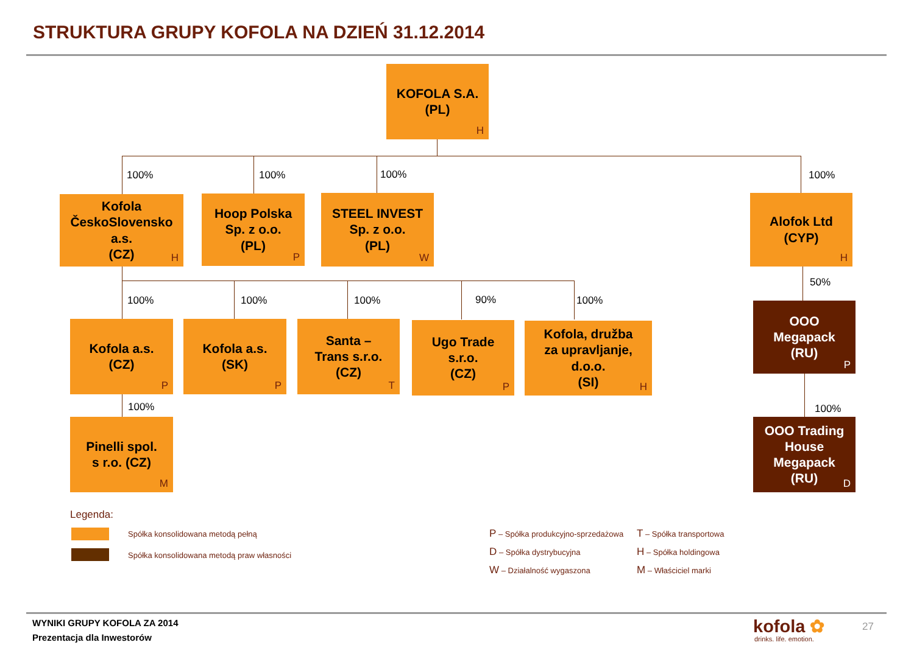STRUKTURA GRUPY KOFOLA NA DZIEŃ 31.12.2014
KOFOLA S.A.
(PL)
H
100% 100% 100% 100%
Kofola
ČeskoSlovensko
a.s.
(CZ)
H
Hoop Polska
Sp. z o.o.
(PL)
P
STEEL INVEST
Sp. z o.o.
(PL)
W
Alofok Ltd
(CYP)
H
100% 100% 100% 90% 100%
50%
Kofola a.s.
(CZ)
P
Kofola a.s.
(SK)
P
Santa –
Trans s.r.o.
(CZ)
T
Ugo Trade
s.r.o.
(CZ)
P
Kofola, družba
za upravljanje,
d.o.o.
(SI)
H
OOO
Megapack
(RU)
P
100% 100%
Pinelli spol.
s r.o. (CZ)
M
OOO Trading
House
Megapack
(RU)
D
Legenda:
Spółka konsolidowana metodą pełną
Spółka konsolidowana metodą praw własności
P – Spółka produkcyjno-sprzedażowa
D – Spółka dystrybucyjna
W – Działalność wygaszona
T – Spółka transportowa
H – Spółka holdingowa
M – Właściciel marki
WYNIKI GRUPY KOFOLA ZA 2014
Prezentacja dla Inwestorów
kofola ✿
drinks. life. emotion.
27